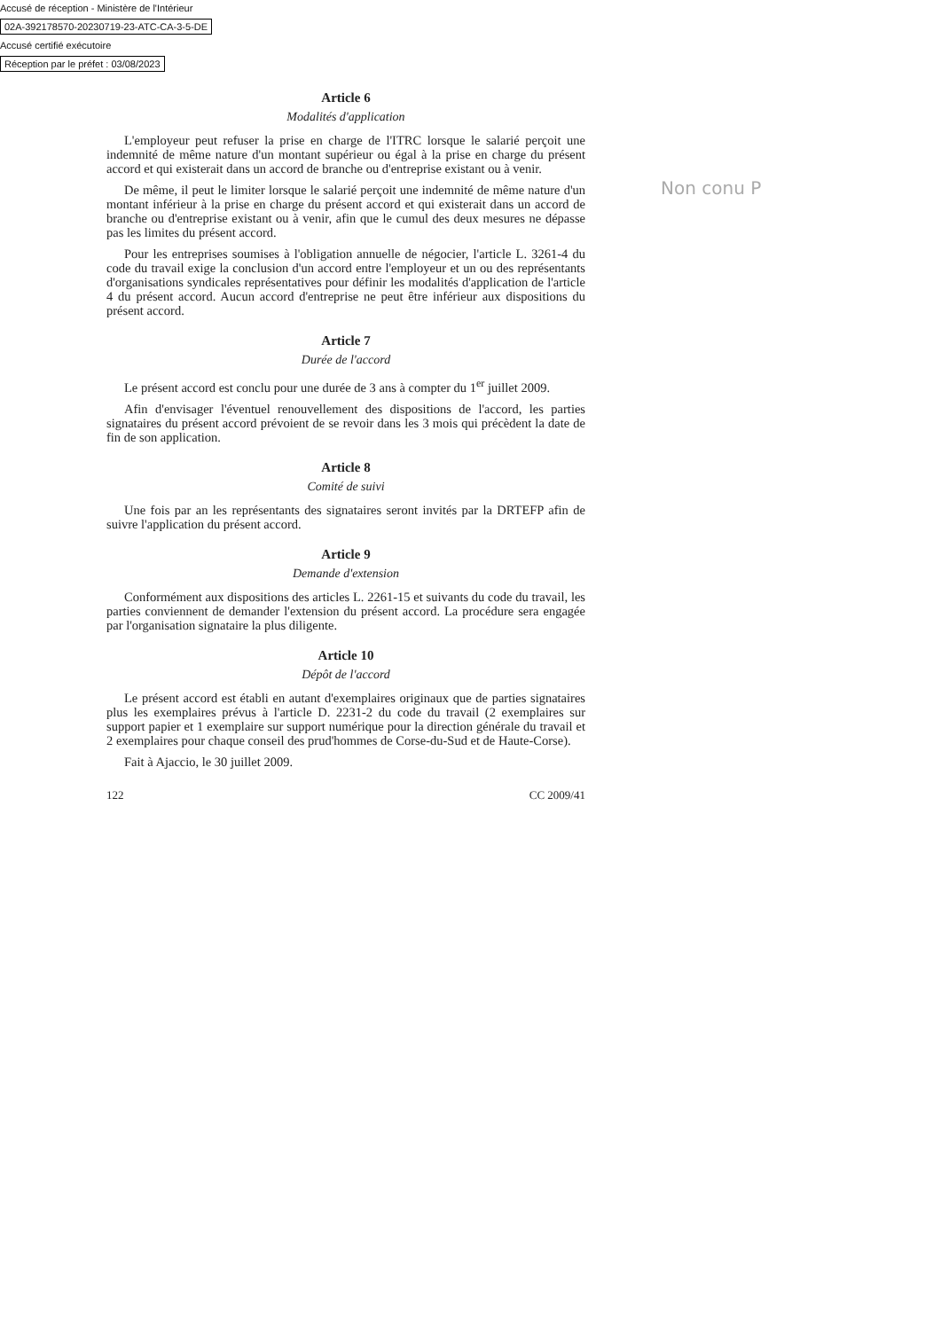Accusé de réception - Ministère de l'Intérieur
02A-392178570-20230719-23-ATC-CA-3-5-DE
Accusé certifié exécutoire
Réception par le préfet : 03/08/2023
Non conu P
Article 6
Modalités d'application
L'employeur peut refuser la prise en charge de l'ITRC lorsque le salarié perçoit une indemnité de même nature d'un montant supérieur ou égal à la prise en charge du présent accord et qui existerait dans un accord de branche ou d'entreprise existant ou à venir.
De même, il peut le limiter lorsque le salarié perçoit une indemnité de même nature d'un montant inférieur à la prise en charge du présent accord et qui existerait dans un accord de branche ou d'entreprise existant ou à venir, afin que le cumul des deux mesures ne dépasse pas les limites du présent accord.
Pour les entreprises soumises à l'obligation annuelle de négocier, l'article L. 3261-4 du code du travail exige la conclusion d'un accord entre l'employeur et un ou des représentants d'organisations syndicales représentatives pour définir les modalités d'application de l'article 4 du présent accord. Aucun accord d'entreprise ne peut être inférieur aux dispositions du présent accord.
Article 7
Durée de l'accord
Le présent accord est conclu pour une durée de 3 ans à compter du 1<sup>er</sup> juillet 2009.
Afin d'envisager l'éventuel renouvellement des dispositions de l'accord, les parties signataires du présent accord prévoient de se revoir dans les 3 mois qui précèdent la date de fin de son application.
Article 8
Comité de suivi
Une fois par an les représentants des signataires seront invités par la DRTEFP afin de suivre l'application du présent accord.
Article 9
Demande d'extension
Conformément aux dispositions des articles L. 2261-15 et suivants du code du travail, les parties conviennent de demander l'extension du présent accord. La procédure sera engagée par l'organisation signataire la plus diligente.
Article 10
Dépôt de l'accord
Le présent accord est établi en autant d'exemplaires originaux que de parties signataires plus les exemplaires prévus à l'article D. 2231-2 du code du travail (2 exemplaires sur support papier et 1 exemplaire sur support numérique pour la direction générale du travail et 2 exemplaires pour chaque conseil des prud'hommes de Corse-du-Sud et de Haute-Corse).
Fait à Ajaccio, le 30 juillet 2009.
122 CC 2009/41